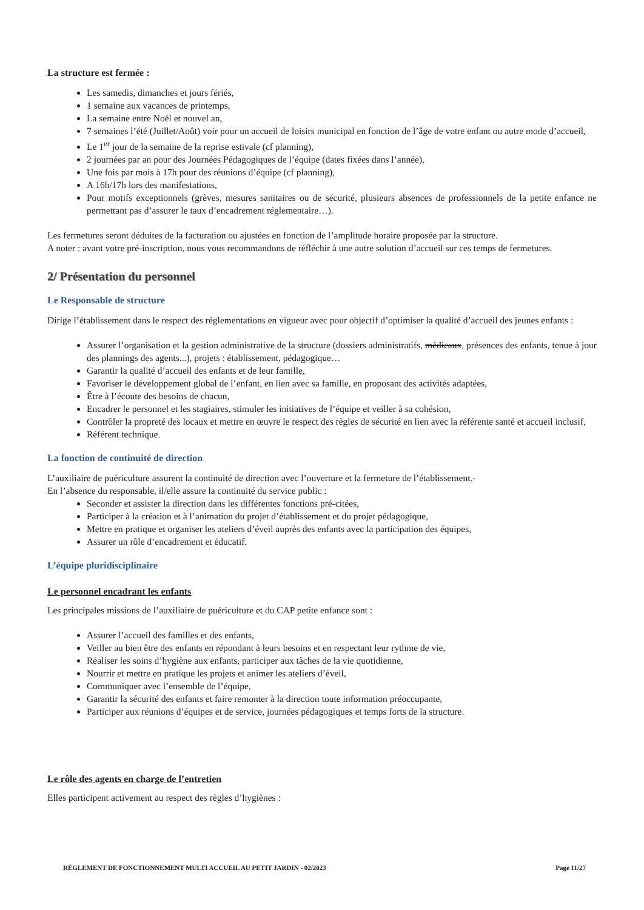La structure est fermée :
Les samedis, dimanches et jours fériés,
1 semaine aux vacances de printemps,
La semaine entre Noël et nouvel an,
7 semaines l’été (Juillet/Août) voir pour un accueil de loisirs municipal en fonction de l’âge de votre enfant ou autre mode d’accueil,
Le 1<sup>er</sup> jour de la semaine de la reprise estivale (cf planning),
2 journées par an pour des Journées Pédagogiques de l’équipe (dates fixées dans l’année),
Une fois par mois à 17h pour des réunions d’équipe (cf planning),
A 16h/17h lors des manifestations,
Pour motifs exceptionnels (grèves, mesures sanitaires ou de sécurité, plusieurs absences de professionnels de la petite enfance ne permettant pas d’assurer le taux d’encadrement réglementaire…).
Les fermetures seront déduites de la facturation ou ajustées en fonction de l’amplitude horaire proposée par la structure.
A noter : avant votre pré-inscription, nous vous recommandons de réfléchir à une autre solution d’accueil sur ces temps de fermetures.
2/ Présentation du personnel
Le Responsable de structure
Dirige l’établissement dans le respect des réglementations en vigueur avec pour objectif d’optimiser la qualité d’accueil des jeunes enfants :
Assurer l’organisation et la gestion administrative de la structure (dossiers administratifs, médicaux, présences des enfants, tenue à jour des plannings des agents...), projets : établissement, pédagogique…
Garantir la qualité d’accueil des enfants et de leur famille,
Favoriser le développement global de l’enfant, en lien avec sa famille, en proposant des activités adaptées,
Être à l’écoute des besoins de chacun,
Encadrer le personnel et les stagiaires, stimuler les initiatives de l’équipe et veiller à sa cohésion,
Contrôler la propreté des locaux et mettre en œuvre le respect des règles de sécurité en lien avec la référente santé et accueil inclusif,
Référent technique.
La fonction de continuité de direction
L’auxiliaire de puériculture assurent la continuité de direction avec l’ouverture et la fermeture de l’établissement.-
En l’absence du responsable, il/elle assure la continuité du service public :
Seconder et assister la direction dans les différentes fonctions pré-citées,
Participer à la création et à l’animation du projet d’établissement et du projet pédagogique,
Mettre en pratique et organiser les ateliers d’éveil auprès des enfants avec la participation des équipes,
Assurer un rôle d’encadrement et éducatif.
L’équipe pluridisciplinaire
Le personnel encadrant les enfants
Les principales missions de l’auxiliaire de puériculture et du CAP petite enfance sont :
Assurer l’accueil des familles et des enfants,
Veiller au bien être des enfants en répondant à leurs besoins et en respectant leur rythme de vie,
Réaliser les soins d’hygiène aux enfants, participer aux tâches de la vie quotidienne,
Nourrir et mettre en pratique les projets et animer les ateliers d’éveil,
Communiquer avec l’ensemble de l’équipe,
Garantir la sécurité des enfants et faire remonter à la direction toute information préoccupante,
Participer aux réunions d’équipes et de service, journées pédagogiques et temps forts de la structure.
Le rôle des agents en charge de l’entretien
Elles participent activement au respect des règles d’hygiènes :
RÈGLEMENT DE FONCTIONNEMENT MULTI ACCUEIL AU PETIT JARDIN - 02/2023 Page 11/27